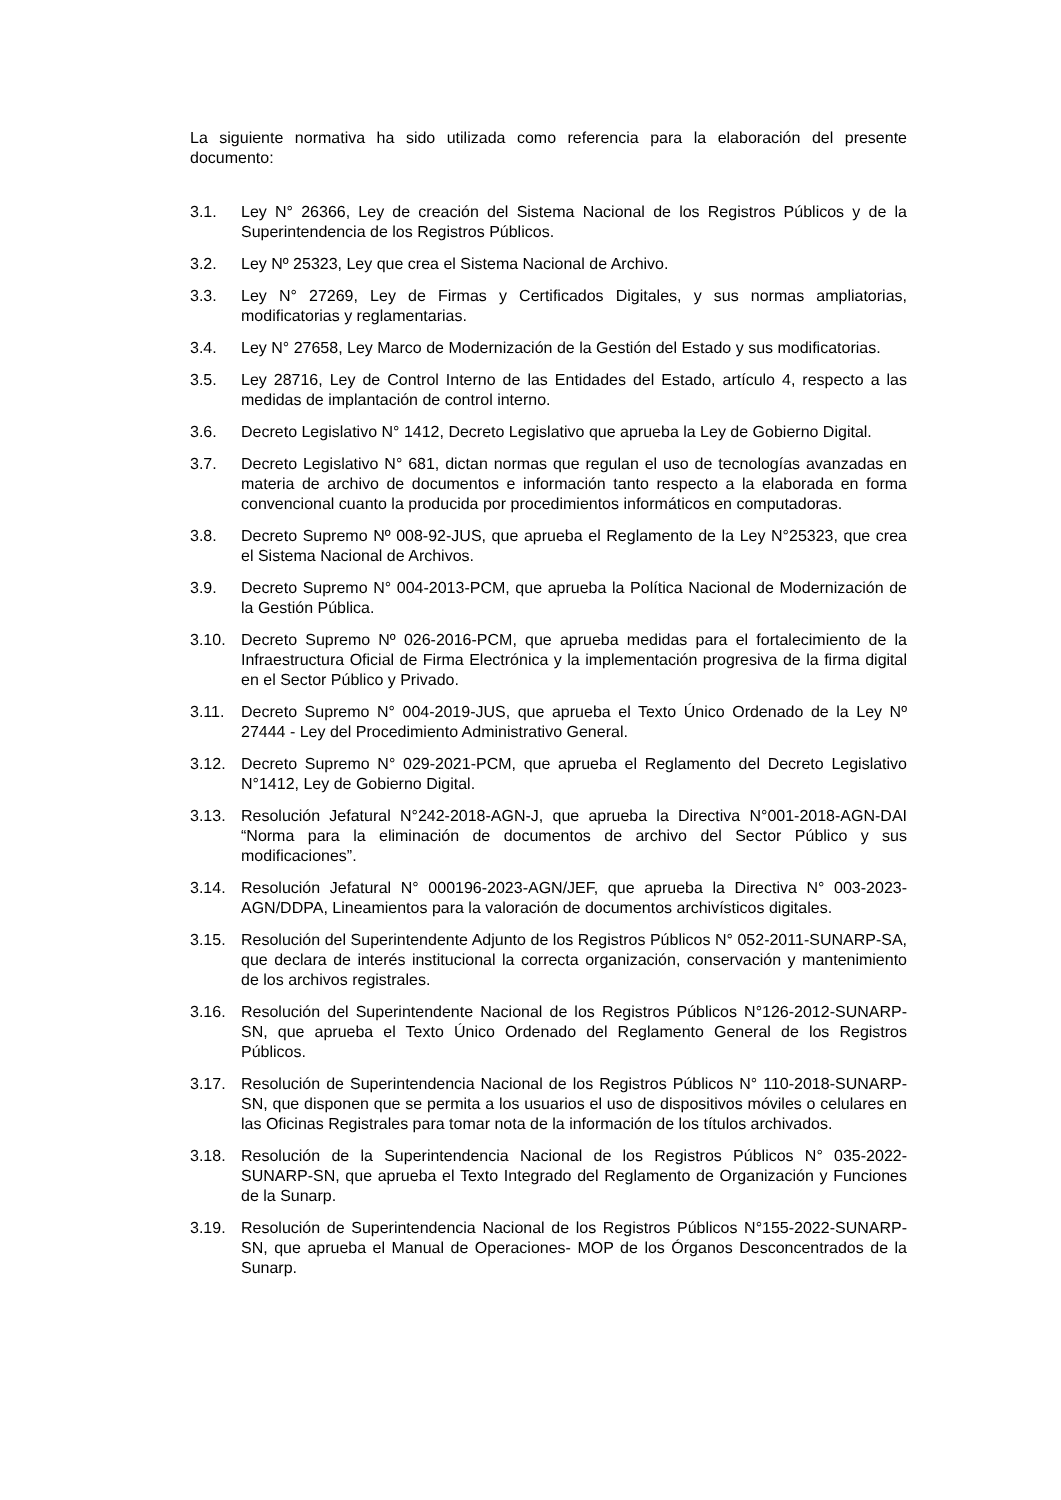La siguiente normativa ha sido utilizada como referencia para la elaboración del presente documento:
3.1. Ley N° 26366, Ley de creación del Sistema Nacional de los Registros Públicos y de la Superintendencia de los Registros Públicos.
3.2. Ley Nº 25323, Ley que crea el Sistema Nacional de Archivo.
3.3. Ley N° 27269, Ley de Firmas y Certificados Digitales, y sus normas ampliatorias, modificatorias y reglamentarias.
3.4. Ley N° 27658, Ley Marco de Modernización de la Gestión del Estado y sus modificatorias.
3.5. Ley 28716, Ley de Control Interno de las Entidades del Estado, artículo 4, respecto a las medidas de implantación de control interno.
3.6. Decreto Legislativo N° 1412, Decreto Legislativo que aprueba la Ley de Gobierno Digital.
3.7. Decreto Legislativo N° 681, dictan normas que regulan el uso de tecnologías avanzadas en materia de archivo de documentos e información tanto respecto a la elaborada en forma convencional cuanto la producida por procedimientos informáticos en computadoras.
3.8. Decreto Supremo Nº 008-92-JUS, que aprueba el Reglamento de la Ley N°25323, que crea el Sistema Nacional de Archivos.
3.9. Decreto Supremo N° 004-2013-PCM, que aprueba la Política Nacional de Modernización de la Gestión Pública.
3.10. Decreto Supremo Nº 026-2016-PCM, que aprueba medidas para el fortalecimiento de la Infraestructura Oficial de Firma Electrónica y la implementación progresiva de la firma digital en el Sector Público y Privado.
3.11. Decreto Supremo N° 004-2019-JUS, que aprueba el Texto Único Ordenado de la Ley Nº 27444 - Ley del Procedimiento Administrativo General.
3.12. Decreto Supremo N° 029-2021-PCM, que aprueba el Reglamento del Decreto Legislativo N°1412, Ley de Gobierno Digital.
3.13. Resolución Jefatural N°242-2018-AGN-J, que aprueba la Directiva N°001-2018-AGN-DAI “Norma para la eliminación de documentos de archivo del Sector Público y sus modificaciones”.
3.14. Resolución Jefatural N° 000196-2023-AGN/JEF, que aprueba la Directiva N° 003-2023-AGN/DDPA, Lineamientos para la valoración de documentos archivísticos digitales.
3.15. Resolución del Superintendente Adjunto de los Registros Públicos N° 052-2011-SUNARP-SA, que declara de interés institucional la correcta organización, conservación y mantenimiento de los archivos registrales.
3.16. Resolución del Superintendente Nacional de los Registros Públicos N°126-2012-SUNARP-SN, que aprueba el Texto Único Ordenado del Reglamento General de los Registros Públicos.
3.17. Resolución de Superintendencia Nacional de los Registros Públicos N° 110-2018-SUNARP-SN, que disponen que se permita a los usuarios el uso de dispositivos móviles o celulares en las Oficinas Registrales para tomar nota de la información de los títulos archivados.
3.18. Resolución de la Superintendencia Nacional de los Registros Públicos N° 035-2022-SUNARP-SN, que aprueba el Texto Integrado del Reglamento de Organización y Funciones de la Sunarp.
3.19. Resolución de Superintendencia Nacional de los Registros Públicos N°155-2022-SUNARP-SN, que aprueba el Manual de Operaciones- MOP de los Órganos Desconcentrados de la Sunarp.